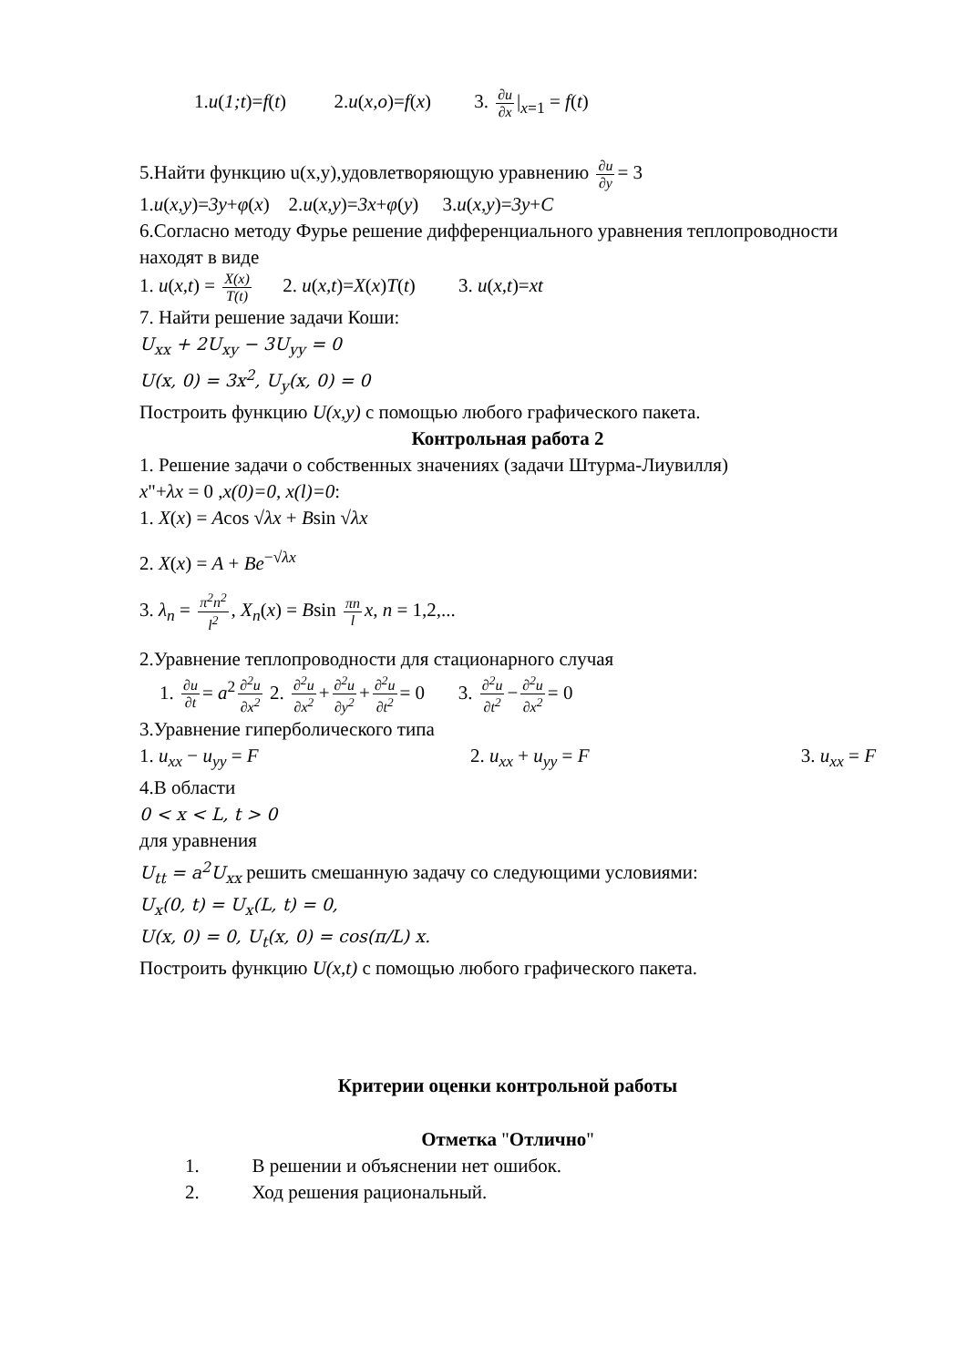1.u(1;t)=f(t) 2.u(x,o)=f(x) 3. ∂u ∂x |<sub>x=1</sub> = f(t)
5.Найти функцию u(x,y),удовлетворяющую уравнению ∂u ∂y = 3
1.u(x,y)=3y+φ(x) 2.u(x,y)=3x+φ(y) 3.u(x,y)=3y+C
6.Согласно методу Фурье решение дифференциального уравнения теплопроводности находят в виде
1. u(x,t) = X(x) T(t) 2. u(x,t)=X(x)T(t) 3. u(x,t)=xt
7. Найти решение задачи Коши:
U<sub>xx</sub> + 2U<sub>xy</sub> − 3U<sub>yy</sub> = 0
U(x, 0) = 3x<sup>2</sup>, U<sub>y</sub>(x, 0) = 0
Построить функцию U(x,y) с помощью любого графического пакета.
Контрольная работа 2
1. Решение задачи о собственных значениях (задачи Штурма-Лиувилля)
x"+λx = 0 ,x(0)=0, x(l)=0:
1. X(x) = Acos √λx + Bsin √λx
2. X(x) = A + Be<sup>−√λx</sup>
3. λ<sub>n</sub> = π<sup>2</sup>n<sup>2</sup> l<sup>2</sup>, X<sub>n</sub>(x) = Bsin πn l x, n = 1,2,...
2.Уравнение теплопроводности для стационарного случая
1. ∂u ∂t = a<sup>2</sup> ∂<sup>2</sup>u ∂x<sup>2</sup> 2. ∂<sup>2</sup>u ∂x<sup>2</sup> + ∂<sup>2</sup>u ∂y<sup>2</sup> + ∂<sup>2</sup>u ∂t<sup>2</sup> = 0 3. ∂<sup>2</sup>u ∂t<sup>2</sup> − ∂<sup>2</sup>u ∂x<sup>2</sup> = 0
3.Уравнение гиперболического типа
1. u<sub>xx</sub> − u<sub>yy</sub> = F 2. u<sub>xx</sub> + u<sub>yy</sub> = F 3. u<sub>xx</sub> = F
4.В области
0 < x < L, t > 0
для уравнения
U<sub>tt</sub> = a<sup>2</sup>U<sub>xx</sub> решить смешанную задачу со следующими условиями:
U<sub>x</sub>(0, t) = U<sub>x</sub>(L, t) = 0,
U(x, 0) = 0, U<sub>t</sub>(x, 0) = cos(π/L) x.
Построить функцию U(x,t) с помощью любого графического пакета.
Критерии оценки контрольной работы
Отметка "Отлично"
1. В решении и объяснении нет ошибок.
2. Ход решения рациональный.